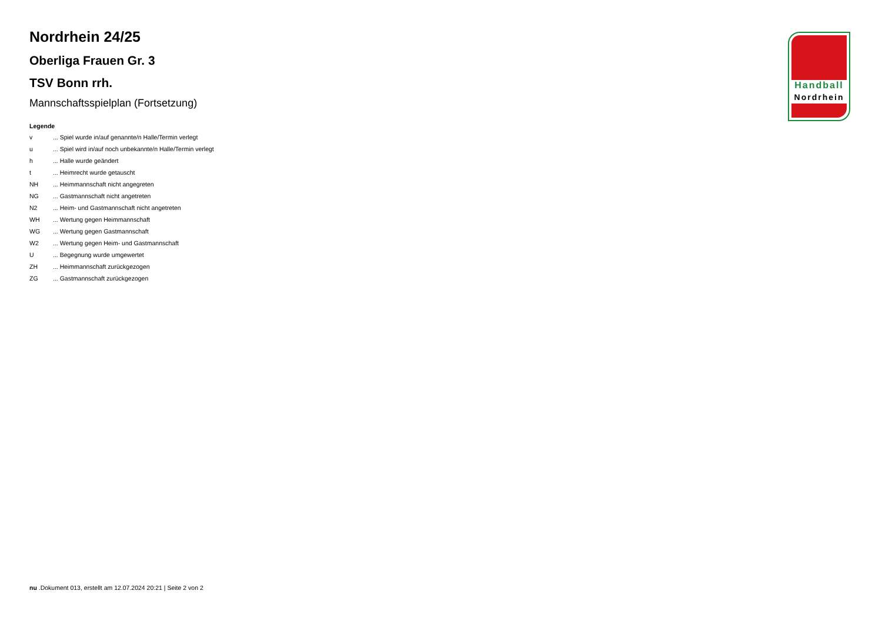Nordrhein 24/25
Oberliga Frauen Gr. 3
TSV Bonn rrh.
Mannschaftsspielplan (Fortsetzung)
Legende
| v | ... Spiel wurde in/auf genannte/n Halle/Termin verlegt |
| u | ... Spiel wird in/auf noch unbekannte/n Halle/Termin verlegt |
| h | ... Halle wurde geändert |
| t | ... Heimrecht wurde getauscht |
| NH | ... Heimmannschaft nicht angegreten |
| NG | ... Gastmannschaft nicht angetreten |
| N2 | ... Heim- und Gastmannschaft nicht angetreten |
| WH | ... Wertung gegen Heimmannschaft |
| WG | ... Wertung gegen Gastmannschaft |
| W2 | ... Wertung gegen Heim- und Gastmannschaft |
| U | ... Begegnung wurde umgewertet |
| ZH | ... Heimmannschaft zurückgezogen |
| ZG | ... Gastmannschaft zurückgezogen |
Handball
Nordrhein
nu .Dokument 013, erstellt am 12.07.2024 20:21 | Seite 2 von 2